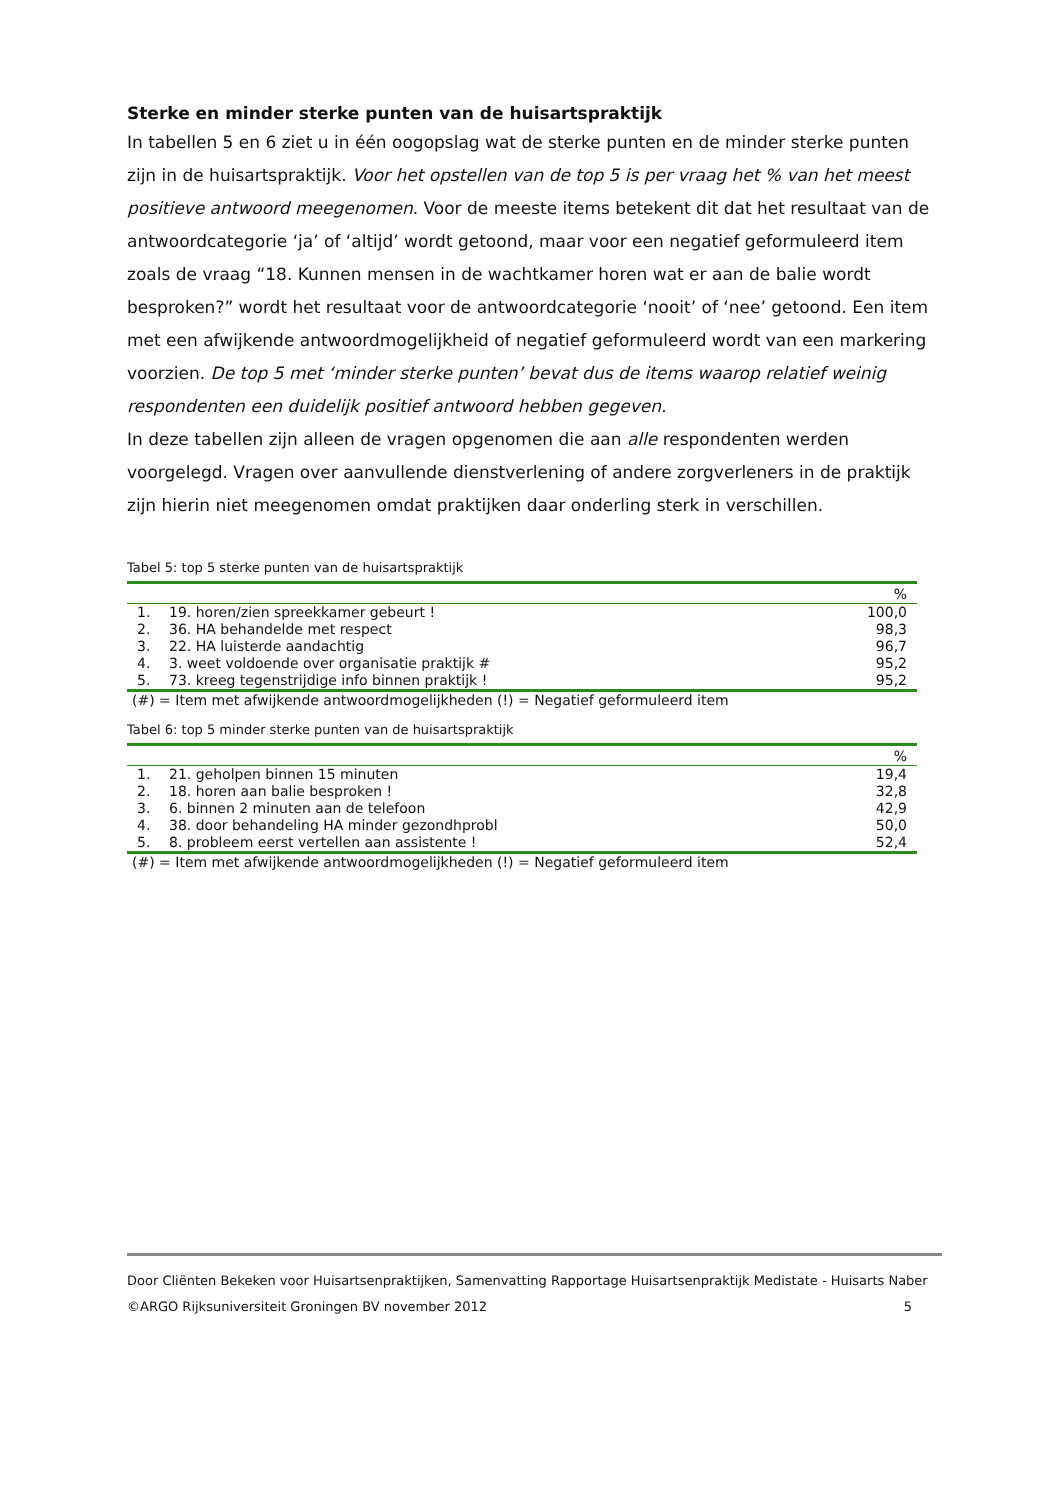Sterke en minder sterke punten van de huisartspraktijk
In tabellen 5 en 6 ziet u in één oogopslag wat de sterke punten en de minder sterke punten zijn in de huisartspraktijk. Voor het opstellen van de top 5 is per vraag het % van het meest positieve antwoord meegenomen. Voor de meeste items betekent dit dat het resultaat van de antwoordcategorie ‘ja’ of ‘altijd’ wordt getoond, maar voor een negatief geformuleerd item zoals de vraag “18. Kunnen mensen in de wachtkamer horen wat er aan de balie wordt besproken?” wordt het resultaat voor de antwoordcategorie ‘nooit’ of ‘nee’ getoond. Een item met een afwijkende antwoordmogelijkheid of negatief geformuleerd wordt van een markering voorzien. De top 5 met ‘minder sterke punten’ bevat dus de items waarop relatief weinig respondenten een duidelijk positief antwoord hebben gegeven.
In deze tabellen zijn alleen de vragen opgenomen die aan alle respondenten werden voorgelegd. Vragen over aanvullende dienstverlening of andere zorgverleners in de praktijk zijn hierin niet meegenomen omdat praktijken daar onderling sterk in verschillen.
Tabel 5: top 5 sterke punten van de huisartspraktijk
| % | | |
| --- | --- | --- |
| 1. | 19. horen/zien spreekkamer gebeurt ! | 100,0 |
| 2. | 36. HA behandelde met respect | 98,3 |
| 3. | 22. HA luisterde aandachtig | 96,7 |
| 4. | 3. weet voldoende over organisatie praktijk # | 95,2 |
| 5. | 73. kreeg tegenstrijdige info binnen praktijk ! | 95,2 |
(#) = Item met afwijkende antwoordmogelijkheden (!) = Negatief geformuleerd item
Tabel 6: top 5 minder sterke punten van de huisartspraktijk
| % | | |
| --- | --- | --- |
| 1. | 21. geholpen binnen 15 minuten | 19,4 |
| 2. | 18. horen aan balie besproken ! | 32,8 |
| 3. | 6. binnen 2 minuten aan de telefoon | 42,9 |
| 4. | 38. door behandeling HA minder gezondhprobl | 50,0 |
| 5. | 8. probleem eerst vertellen aan assistente ! | 52,4 |
(#) = Item met afwijkende antwoordmogelijkheden (!) = Negatief geformuleerd item
Door Cliënten Bekeken voor Huisartsenpraktijken, Samenvatting Rapportage Huisartsenpraktijk Medistate - Huisarts Naber
©ARGO Rijksuniversiteit Groningen BV november 2012 5